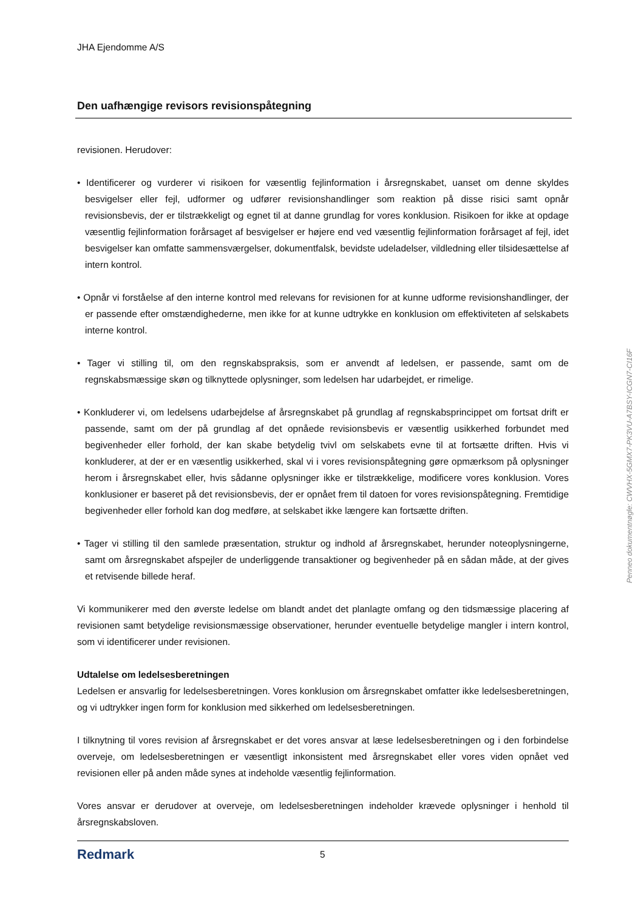JHA Ejendomme A/S
Den uafhængige revisors revisionspåtegning
revisionen. Herudover:
• Identificerer og vurderer vi risikoen for væsentlig fejlinformation i årsregnskabet, uanset om denne skyldes besvigelser eller fejl, udformer og udfører revisionshandlinger som reaktion på disse risici samt opnår revisionsbevis, der er tilstrækkeligt og egnet til at danne grundlag for vores konklusion. Risikoen for ikke at opdage væsentlig fejlinformation forårsaget af besvigelser er højere end ved væsentlig fejlinformation forårsaget af fejl, idet besvigelser kan omfatte sammensværgelser, dokumentfalsk, bevidste udeladelser, vildledning eller tilsidesættelse af intern kontrol.
• Opnår vi forståelse af den interne kontrol med relevans for revisionen for at kunne udforme revisionshandlinger, der er passende efter omstændighederne, men ikke for at kunne udtrykke en konklusion om effektiviteten af selskabets interne kontrol.
• Tager vi stilling til, om den regnskabspraksis, som er anvendt af ledelsen, er passende, samt om de regnskabsmæssige skøn og tilknyttede oplysninger, som ledelsen har udarbejdet, er rimelige.
• Konkluderer vi, om ledelsens udarbejdelse af årsregnskabet på grundlag af regnskabsprincippet om fortsat drift er passende, samt om der på grundlag af det opnåede revisionsbevis er væsentlig usikkerhed forbundet med begivenheder eller forhold, der kan skabe betydelig tvivl om selskabets evne til at fortsætte driften. Hvis vi konkluderer, at der er en væsentlig usikkerhed, skal vi i vores revisionspåtegning gøre opmærksom på oplysninger herom i årsregnskabet eller, hvis sådanne oplysninger ikke er tilstrækkelige, modificere vores konklusion. Vores konklusioner er baseret på det revisionsbevis, der er opnået frem til datoen for vores revisionspåtegning. Fremtidige begivenheder eller forhold kan dog medføre, at selskabet ikke længere kan fortsætte driften.
• Tager vi stilling til den samlede præsentation, struktur og indhold af årsregnskabet, herunder noteoplysningerne, samt om årsregnskabet afspejler de underliggende transaktioner og begivenheder på en sådan måde, at der gives et retvisende billede heraf.
Vi kommunikerer med den øverste ledelse om blandt andet det planlagte omfang og den tidsmæssige placering af revisionen samt betydelige revisionsmæssige observationer, herunder eventuelle betydelige mangler i intern kontrol, som vi identificerer under revisionen.
Udtalelse om ledelsesberetningen
Ledelsen er ansvarlig for ledelsesberetningen. Vores konklusion om årsregnskabet omfatter ikke ledelsesberetningen, og vi udtrykker ingen form for konklusion med sikkerhed om ledelsesberetningen.
I tilknytning til vores revision af årsregnskabet er det vores ansvar at læse ledelsesberetningen og i den forbindelse overveje, om ledelsesberetningen er væsentligt inkonsistent med årsregnskabet eller vores viden opnået ved revisionen eller på anden måde synes at indeholde væsentlig fejlinformation.
Vores ansvar er derudover at overveje, om ledelsesberetningen indeholder krævede oplysninger i henhold til årsregnskabsloven.
Redmark
5
Penneo dokumentnøgle: CWVHX-5GMX7-PK3VU-A7BSY-ICGN7-CI16F